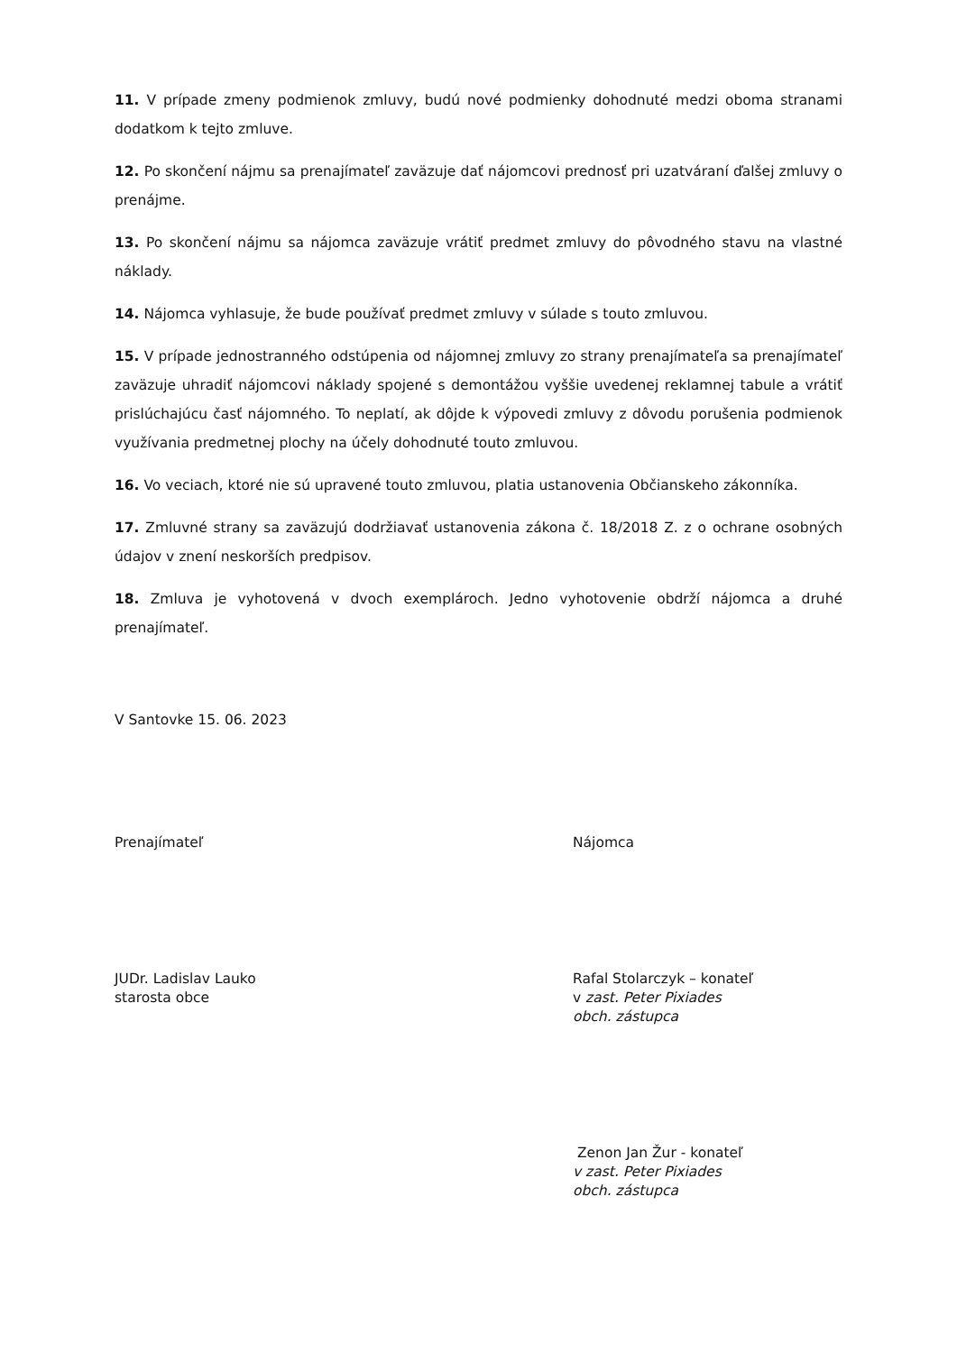11. V prípade zmeny podmienok zmluvy, budú nové podmienky dohodnuté medzi oboma stranami dodatkom k tejto zmluve.
12. Po skončení nájmu sa prenajímateľ zaväzuje dať nájomcovi prednosť pri uzatváraní ďalšej zmluvy o prenájme.
13. Po skončení nájmu sa nájomca zaväzuje vrátiť predmet zmluvy do pôvodného stavu na vlastné náklady.
14. Nájomca vyhlasuje, že bude používať predmet zmluvy v súlade s touto zmluvou.
15. V prípade jednostranného odstúpenia od nájomnej zmluvy zo strany prenajímateľa sa prenajímateľ zaväzuje uhradiť nájomcovi náklady spojené s demontážou vyššie uvedenej reklamnej tabule a vrátiť prislúchajúcu časť nájomného. To neplatí, ak dôjde k výpovedi zmluvy z dôvodu porušenia podmienok využívania predmetnej plochy na účely dohodnuté touto zmluvou.
16. Vo veciach, ktoré nie sú upravené touto zmluvou, platia ustanovenia Občianskeho zákonníka.
17. Zmluvné strany sa zaväzujú dodržiavať ustanovenia zákona č. 18/2018 Z. z o ochrane osobných údajov v znení neskorších predpisov.
18. Zmluva je vyhotovená v dvoch exemplároch. Jedno vyhotovenie obdrží nájomca a druhé prenajímateľ.
V Santovke 15. 06. 2023
Prenajímateľ Nájomca
JUDr. Ladislav Lauko
starosta obce
Rafal Stolarczyk – konateľ
v zast. Peter Pixiades
obch. zástupca
Zenon Jan Žur - konateľ
v zast. Peter Pixiades
obch. zástupca